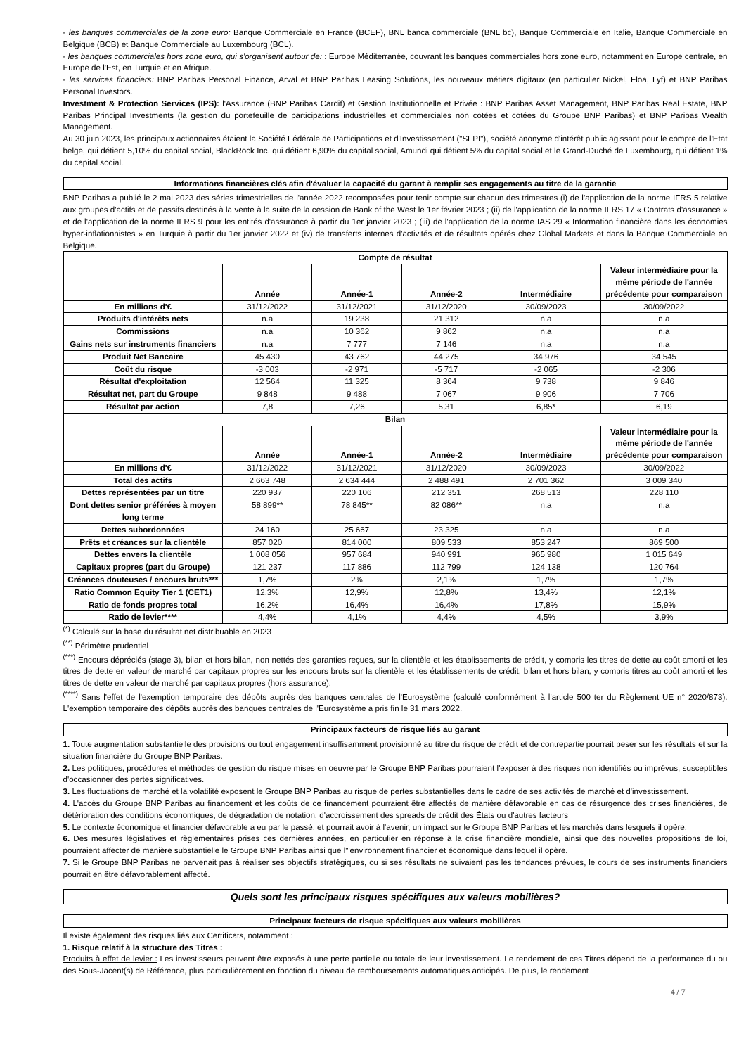- les banques commerciales de la zone euro: Banque Commerciale en France (BCEF), BNL banca commerciale (BNL bc), Banque Commerciale en Italie, Banque Commerciale en Belgique (BCB) et Banque Commerciale au Luxembourg (BCL).
- les banques commerciales hors zone euro, qui s'organisent autour de: : Europe Méditerranée, couvrant les banques commerciales hors zone euro, notamment en Europe centrale, en Europe de l'Est, en Turquie et en Afrique.
- les services financiers: BNP Paribas Personal Finance, Arval et BNP Paribas Leasing Solutions, les nouveaux métiers digitaux (en particulier Nickel, Floa, Lyf) et BNP Paribas Personal Investors.
Investment & Protection Services (IPS): l'Assurance (BNP Paribas Cardif) et Gestion Institutionnelle et Privée : BNP Paribas Asset Management, BNP Paribas Real Estate, BNP Paribas Principal Investments (la gestion du portefeuille de participations industrielles et commerciales non cotées et cotées du Groupe BNP Paribas) et BNP Paribas Wealth Management.
Au 30 juin 2023, les principaux actionnaires étaient la Société Fédérale de Participations et d'Investissement ("SFPI"), société anonyme d'intérêt public agissant pour le compte de l'Etat belge, qui détient 5,10% du capital social, BlackRock Inc. qui détient 6,90% du capital social, Amundi qui détient 5% du capital social et le Grand-Duché de Luxembourg, qui détient 1% du capital social.
Informations financières clés afin d'évaluer la capacité du garant à remplir ses engagements au titre de la garantie
BNP Paribas a publié le 2 mai 2023 des séries trimestrielles de l'année 2022 recomposées pour tenir compte sur chacun des trimestres (i) de l'application de la norme IFRS 5 relative aux groupes d'actifs et de passifs destinés à la vente à la suite de la cession de Bank of the West le 1er février 2023 ; (ii) de l'application de la norme IFRS 17 « Contrats d'assurance » et de l'application de la norme IFRS 9 pour les entités d'assurance à partir du 1er janvier 2023 ; (iii) de l'application de la norme IAS 29 « Information financière dans les économies hyper-inflationnistes » en Turquie à partir du 1er janvier 2022 et (iv) de transferts internes d'activités et de résultats opérés chez Global Markets et dans la Banque Commerciale en Belgique.
| Compte de résultat | | | | | |
| --- | --- | --- | --- | --- | --- |
| | Année | Année-1 | Année-2 | Intermédiaire | Valeur intermédiaire pour la même période de l'année précédente pour comparaison |
| En millions d'€ | 31/12/2022 | 31/12/2021 | 31/12/2020 | 30/09/2023 | 30/09/2022 |
| Produits d'intérêts nets | n.a | 19 238 | 21 312 | n.a | n.a |
| Commissions | n.a | 10 362 | 9 862 | n.a | n.a |
| Gains nets sur instruments financiers | n.a | 7 777 | 7 146 | n.a | n.a |
| Produit Net Bancaire | 45 430 | 43 762 | 44 275 | 34 976 | 34 545 |
| Coût du risque | -3 003 | -2 971 | -5 717 | -2 065 | -2 306 |
| Résultat d'exploitation | 12 564 | 11 325 | 8 364 | 9 738 | 9 846 |
| Résultat net, part du Groupe | 9 848 | 9 488 | 7 067 | 9 906 | 7 706 |
| Résultat par action | 7,8 | 7,26 | 5,31 | 6,85* | 6,19 |
| Bilan | | | | | |
| | Année | Année-1 | Année-2 | Intermédiaire | Valeur intermédiaire pour la même période de l'année précédente pour comparaison |
| En millions d'€ | 31/12/2022 | 31/12/2021 | 31/12/2020 | 30/09/2023 | 30/09/2022 |
| Total des actifs | 2 663 748 | 2 634 444 | 2 488 491 | 2 701 362 | 3 009 340 |
| Dettes représentées par un titre | 220 937 | 220 106 | 212 351 | 268 513 | 228 110 |
| Dont dettes senior préférées à moyen long terme | 58 899** | 78 845** | 82 086** | n.a | n.a |
| Dettes subordonnées | 24 160 | 25 667 | 23 325 | n.a | n.a |
| Prêts et créances sur la clientèle | 857 020 | 814 000 | 809 533 | 853 247 | 869 500 |
| Dettes envers la clientèle | 1 008 056 | 957 684 | 940 991 | 965 980 | 1 015 649 |
| Capitaux propres (part du Groupe) | 121 237 | 117 886 | 112 799 | 124 138 | 120 764 |
| Créances douteuses / encours bruts*** | 1,7% | 2% | 2,1% | 1,7% | 1,7% |
| Ratio Common Equity Tier 1 (CET1) | 12,3% | 12,9% | 12,8% | 13,4% | 12,1% |
| Ratio de fonds propres total | 16,2% | 16,4% | 16,4% | 17,8% | 15,9% |
| Ratio de levier**** | 4,4% | 4,1% | 4,4% | 4,5% | 3,9% |
<sup>(*)</sup> Calculé sur la base du résultat net distribuable en 2023
<sup>(**)</sup> Périmètre prudentiel
<sup>(***)</sup> Encours dépréciés (stage 3), bilan et hors bilan, non nettés des garanties reçues, sur la clientèle et les établissements de crédit, y compris les titres de dette au coût amorti et les titres de dette en valeur de marché par capitaux propres sur les encours bruts sur la clientèle et les établissements de crédit, bilan et hors bilan, y compris titres au coût amorti et les titres de dette en valeur de marché par capitaux propres (hors assurance).
<sup>(****)</sup> Sans l'effet de l'exemption temporaire des dépôts auprès des banques centrales de l'Eurosystème (calculé conformément à l'article 500 ter du Règlement UE n° 2020/873). L'exemption temporaire des dépôts auprès des banques centrales de l'Eurosystème a pris fin le 31 mars 2022.
Principaux facteurs de risque liés au garant
1. Toute augmentation substantielle des provisions ou tout engagement insuffisamment provisionné au titre du risque de crédit et de contrepartie pourrait peser sur les résultats et sur la situation financière du Groupe BNP Paribas.
2. Les politiques, procédures et méthodes de gestion du risque mises en oeuvre par le Groupe BNP Paribas pourraient l'exposer à des risques non identifiés ou imprévus, susceptibles d'occasionner des pertes significatives.
3. Les fluctuations de marché et la volatilité exposent le Groupe BNP Paribas au risque de pertes substantielles dans le cadre de ses activités de marché et d'investissement.
4. L'accès du Groupe BNP Paribas au financement et les coûts de ce financement pourraient être affectés de manière défavorable en cas de résurgence des crises financières, de détérioration des conditions économiques, de dégradation de notation, d'accroissement des spreads de crédit des États ou d'autres facteurs
5. Le contexte économique et financier défavorable a eu par le passé, et pourrait avoir à l'avenir, un impact sur le Groupe BNP Paribas et les marchés dans lesquels il opère.
6. Des mesures législatives et règlementaires prises ces dernières années, en particulier en réponse à la crise financière mondiale, ainsi que des nouvelles propositions de loi, pourraient affecter de manière substantielle le Groupe BNP Paribas ainsi que l'"environnement financier et économique dans lequel il opère.
7. Si le Groupe BNP Paribas ne parvenait pas à réaliser ses objectifs stratégiques, ou si ses résultats ne suivaient pas les tendances prévues, le cours de ses instruments financiers pourrait en être défavorablement affecté.
Quels sont les principaux risques spécifiques aux valeurs mobilières?
Principaux facteurs de risque spécifiques aux valeurs mobilières
Il existe également des risques liés aux Certificats, notamment :
1. Risque relatif à la structure des Titres :
Produits à effet de levier : Les investisseurs peuvent être exposés à une perte partielle ou totale de leur investissement. Le rendement de ces Titres dépend de la performance du ou des Sous-Jacent(s) de Référence, plus particulièrement en fonction du niveau de remboursements automatiques anticipés. De plus, le rendement
4 / 7